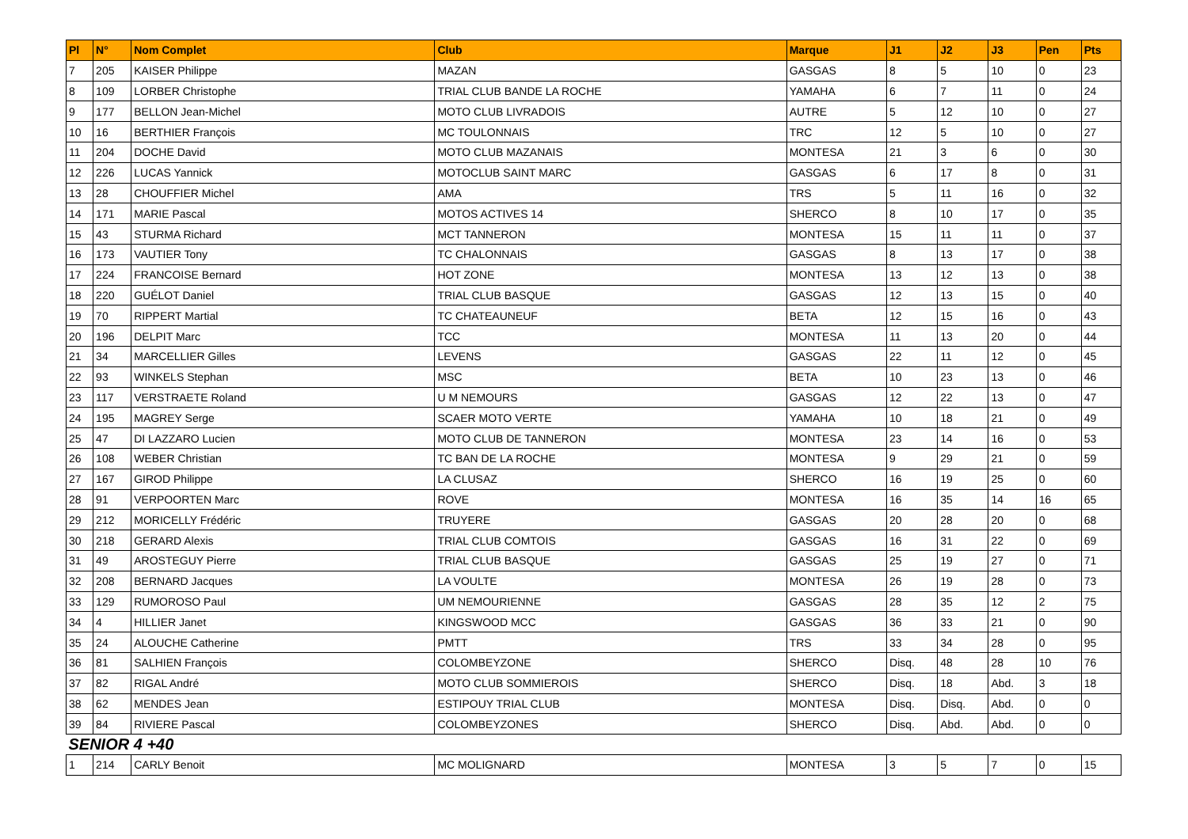| Pl | N° | Nom Complet | Club | Marque | J1 | J2 | J3 | Pen | Pts |
| --- | --- | --- | --- | --- | --- | --- | --- | --- | --- |
| 7 | 205 | KAISER Philippe | MAZAN | GASGAS | 8 | 5 | 10 | 0 | 23 |
| 8 | 109 | LORBER Christophe | TRIAL CLUB BANDE LA ROCHE | YAMAHA | 6 | 7 | 11 | 0 | 24 |
| 9 | 177 | BELLON Jean-Michel | MOTO CLUB LIVRADOIS | AUTRE | 5 | 12 | 10 | 0 | 27 |
| 10 | 16 | BERTHIER François | MC TOULONNAIS | TRC | 12 | 5 | 10 | 0 | 27 |
| 11 | 204 | DOCHE David | MOTO CLUB MAZANAIS | MONTESA | 21 | 3 | 6 | 0 | 30 |
| 12 | 226 | LUCAS Yannick | MOTOCLUB SAINT MARC | GASGAS | 6 | 17 | 8 | 0 | 31 |
| 13 | 28 | CHOUFFIER Michel | AMA | TRS | 5 | 11 | 16 | 0 | 32 |
| 14 | 171 | MARIE Pascal | MOTOS ACTIVES 14 | SHERCO | 8 | 10 | 17 | 0 | 35 |
| 15 | 43 | STURMA Richard | MCT TANNERON | MONTESA | 15 | 11 | 11 | 0 | 37 |
| 16 | 173 | VAUTIER Tony | TC CHALONNAIS | GASGAS | 8 | 13 | 17 | 0 | 38 |
| 17 | 224 | FRANCOISE Bernard | HOT ZONE | MONTESA | 13 | 12 | 13 | 0 | 38 |
| 18 | 220 | GUÉLOT Daniel | TRIAL CLUB BASQUE | GASGAS | 12 | 13 | 15 | 0 | 40 |
| 19 | 70 | RIPPERT Martial | TC CHATEAUNEUF | BETA | 12 | 15 | 16 | 0 | 43 |
| 20 | 196 | DELPIT Marc | TCC | MONTESA | 11 | 13 | 20 | 0 | 44 |
| 21 | 34 | MARCELLIER Gilles | LEVENS | GASGAS | 22 | 11 | 12 | 0 | 45 |
| 22 | 93 | WINKELS Stephan | MSC | BETA | 10 | 23 | 13 | 0 | 46 |
| 23 | 117 | VERSTRAETE Roland | U M NEMOURS | GASGAS | 12 | 22 | 13 | 0 | 47 |
| 24 | 195 | MAGREY Serge | SCAER MOTO VERTE | YAMAHA | 10 | 18 | 21 | 0 | 49 |
| 25 | 47 | DI LAZZARO Lucien | MOTO CLUB DE TANNERON | MONTESA | 23 | 14 | 16 | 0 | 53 |
| 26 | 108 | WEBER Christian | TC BAN DE LA ROCHE | MONTESA | 9 | 29 | 21 | 0 | 59 |
| 27 | 167 | GIROD Philippe | LA CLUSAZ | SHERCO | 16 | 19 | 25 | 0 | 60 |
| 28 | 91 | VERPOORTEN Marc | ROVE | MONTESA | 16 | 35 | 14 | 16 | 65 |
| 29 | 212 | MORICELLY Frédéric | TRUYERE | GASGAS | 20 | 28 | 20 | 0 | 68 |
| 30 | 218 | GERARD Alexis | TRIAL CLUB COMTOIS | GASGAS | 16 | 31 | 22 | 0 | 69 |
| 31 | 49 | AROSTEGUY Pierre | TRIAL CLUB BASQUE | GASGAS | 25 | 19 | 27 | 0 | 71 |
| 32 | 208 | BERNARD Jacques | LA VOULTE | MONTESA | 26 | 19 | 28 | 0 | 73 |
| 33 | 129 | RUMOROSO Paul | UM NEMOURIENNE | GASGAS | 28 | 35 | 12 | 2 | 75 |
| 34 | 4 | HILLIER Janet | KINGSWOOD MCC | GASGAS | 36 | 33 | 21 | 0 | 90 |
| 35 | 24 | ALOUCHE Catherine | PMTT | TRS | 33 | 34 | 28 | 0 | 95 |
| 36 | 81 | SALHIEN François | COLOMBEYZONE | SHERCO | Disq. | 48 | 28 | 10 | 76 |
| 37 | 82 | RIGAL André | MOTO CLUB SOMMIEROIS | SHERCO | Disq. | 18 | Abd. | 3 | 18 |
| 38 | 62 | MENDES Jean | ESTIPOUY TRIAL CLUB | MONTESA | Disq. | Disq. | Abd. | 0 | 0 |
| 39 | 84 | RIVIERE Pascal | COLOMBEYZONES | SHERCO | Disq. | Abd. | Abd. | 0 | 0 |
| SENIOR 4 +40 | | | | | | | | | |
| 1 | 214 | CARLY Benoit | MC MOLIGNARD | MONTESA | 3 | 5 | 7 | 0 | 15 |